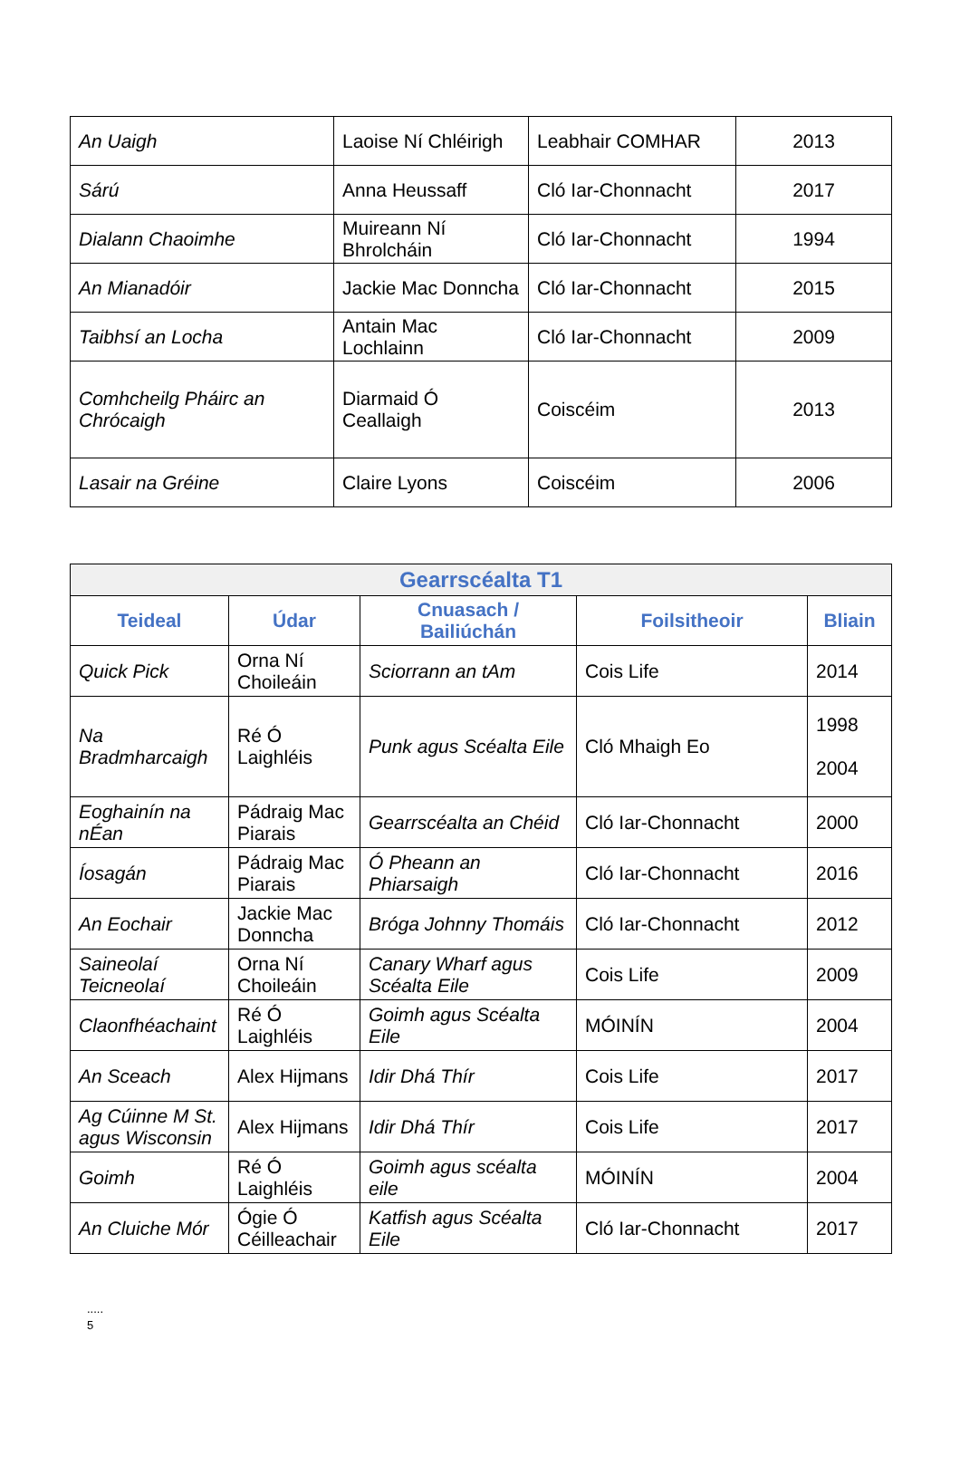| An Uaigh | Laoise Ní Chléirigh | Leabhair COMHAR | 2013 |
| Sárú | Anna Heussaff | Cló Iar-Chonnacht | 2017 |
| Dialann Chaoimhe | Muireann Ní Bhrolcháin | Cló Iar-Chonnacht | 1994 |
| An Mianadóir | Jackie Mac Donncha | Cló Iar-Chonnacht | 2015 |
| Taibhsí an Locha | Antain Mac Lochlainn | Cló Iar-Chonnacht | 2009 |
| Comhcheilg Pháirc an Chrócaigh | Diarmaid Ó Ceallaigh | Coiscéim | 2013 |
| Lasair na Gréine | Claire Lyons | Coiscéim | 2006 |
| Gearrscéalta T1 | | | | |
| --- | --- | --- | --- | --- |
| Teideal | Údar | Cnuasach / Bailiúchán | Foilsitheoir | Bliain |
| Quick Pick | Orna Ní Choileáin | Sciorrann an tAm | Cois Life | 2014 |
| Na Bradmharcaigh | Ré Ó Laighléis | Punk agus Scéalta Eile | Cló Mhaigh Eo | 1998 2004 |
| Eoghainín na nÉan | Pádraig Mac Piarais | Gearrscéalta an Chéid | Cló Iar-Chonnacht | 2000 |
| Íosagán | Pádraig Mac Piarais | Ó Pheann an Phiarsaigh | Cló Iar-Chonnacht | 2016 |
| An Eochair | Jackie Mac Donncha | Bróga Johnny Thomáis | Cló Iar-Chonnacht | 2012 |
| Saineolaí Teicneolaí | Orna Ní Choileáin | Canary Wharf agus Scéalta Eile | Cois Life | 2009 |
| Claonfhéachaint | Ré Ó Laighléis | Goimh agus Scéalta Eile | MÓINÍN | 2004 |
| An Sceach | Alex Hijmans | Idir Dhá Thír | Cois Life | 2017 |
| Ag Cúinne M St. agus Wisconsin | Alex Hijmans | Idir Dhá Thír | Cois Life | 2017 |
| Goimh | Ré Ó Laighléis | Goimh agus scéalta eile | MÓINÍN | 2004 |
| An Cluiche Mór | Ógie Ó Céilleachair | Katfish agus Scéalta Eile | Cló Iar-Chonnacht | 2017 |
.....
5